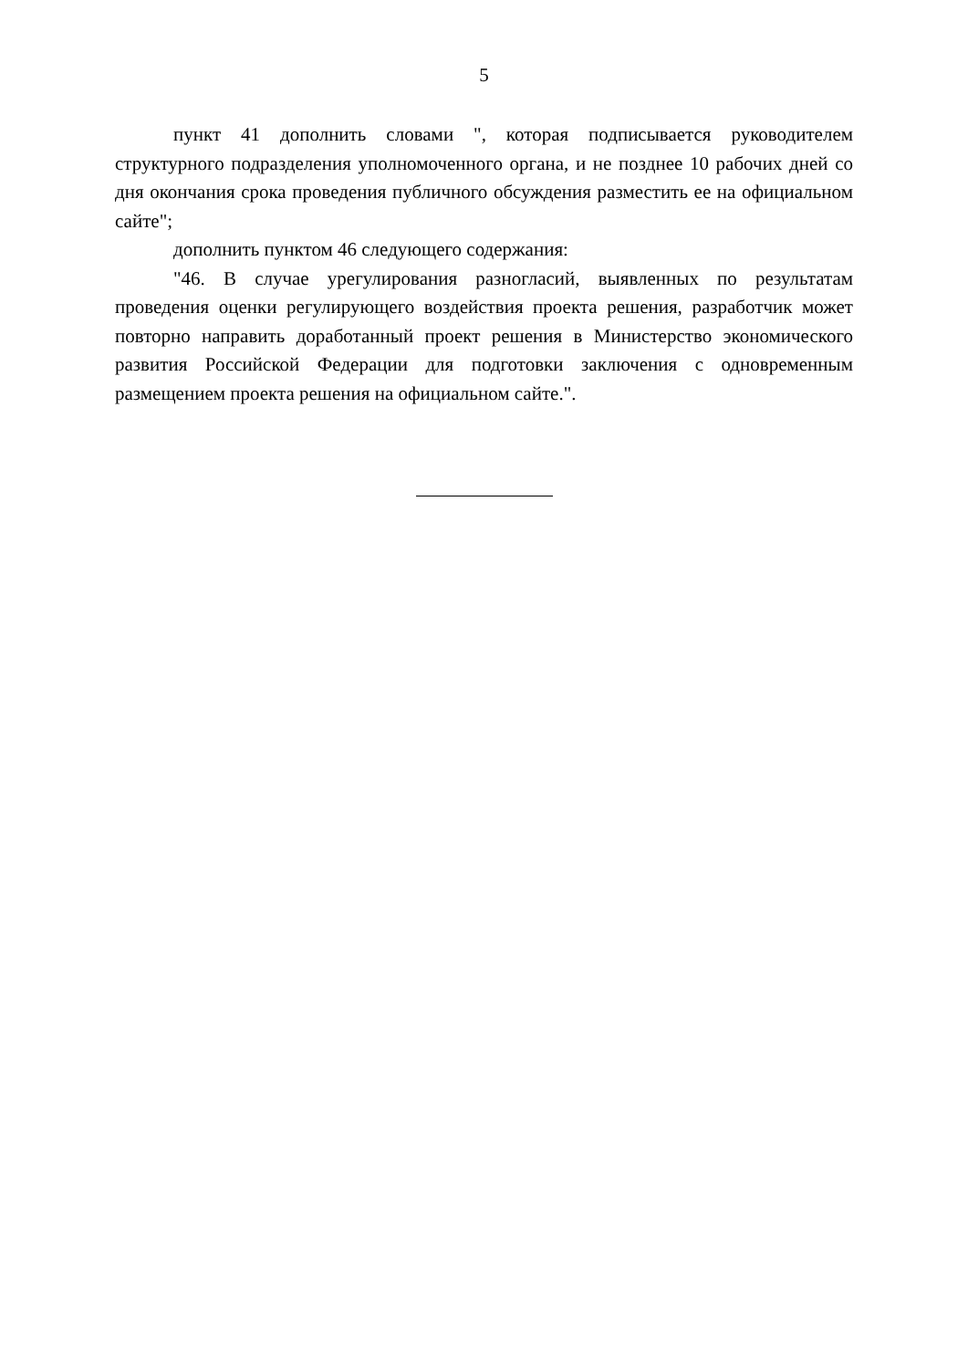5
пункт 41 дополнить словами ", которая подписывается руководителем структурного подразделения уполномоченного органа, и не позднее 10 рабочих дней со дня окончания срока проведения публичного обсуждения разместить ее на официальном сайте";
дополнить пунктом 46 следующего содержания:
"46. В случае урегулирования разногласий, выявленных по результатам проведения оценки регулирующего воздействия проекта решения, разработчик может повторно направить доработанный проект решения в Министерство экономического развития Российской Федерации для подготовки заключения с одновременным размещением проекта решения на официальном сайте.".